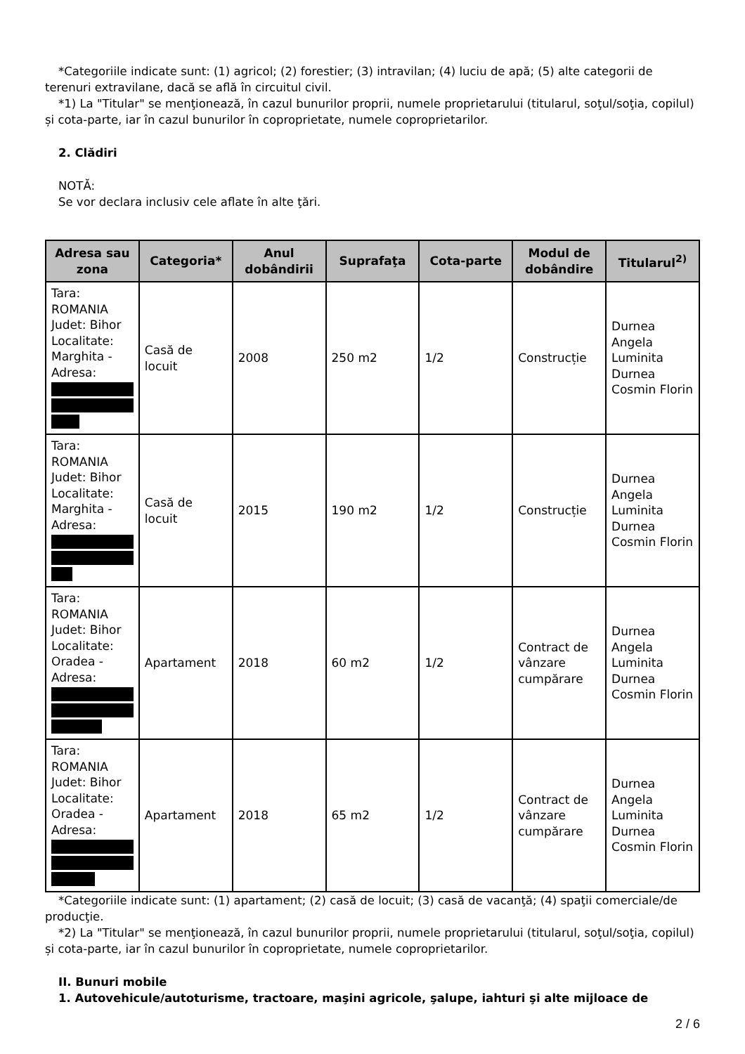*Categoriile indicate sunt: (1) agricol; (2) forestier; (3) intravilan; (4) luciu de apă; (5) alte categorii de terenuri extravilane, dacă se află în circuitul civil.
*1) La "Titular" se menţionează, în cazul bunurilor proprii, numele proprietarului (titularul, soţul/soţia, copilul) și cota-parte, iar în cazul bunurilor în coproprietate, numele coproprietarilor.
2. Clădiri
NOTĂ:
Se vor declara inclusiv cele aflate în alte ţări.
| Adresa sau zona | Categoria* | Anul dobândirii | Suprafaţa | Cota-parte | Modul de dobândire | Titularul<sup>2)</sup> |
| --- | --- | --- | --- | --- | --- | --- |
| Tara: ROMANIA Judet: Bihor Localitate: Marghita - Adresa: | Casă de locuit | 2008 | 250 m2 | 1/2 | Construcție | Durnea Angela Luminita Durnea Cosmin Florin |
| Tara: ROMANIA Judet: Bihor Localitate: Marghita - Adresa: | Casă de locuit | 2015 | 190 m2 | 1/2 | Construcție | Durnea Angela Luminita Durnea Cosmin Florin |
| Tara: ROMANIA Judet: Bihor Localitate: Oradea - Adresa: | Apartament | 2018 | 60 m2 | 1/2 | Contract de vânzare cumpărare | Durnea Angela Luminita Durnea Cosmin Florin |
| Tara: ROMANIA Judet: Bihor Localitate: Oradea - Adresa: | Apartament | 2018 | 65 m2 | 1/2 | Contract de vânzare cumpărare | Durnea Angela Luminita Durnea Cosmin Florin |
*Categoriile indicate sunt: (1) apartament; (2) casă de locuit; (3) casă de vacanţă; (4) spaţii comerciale/de producţie.
*2) La "Titular" se menţionează, în cazul bunurilor proprii, numele proprietarului (titularul, soţul/soţia, copilul) și cota-parte, iar în cazul bunurilor în coproprietate, numele coproprietarilor.
II. Bunuri mobile
1. Autovehicule/autoturisme, tractoare, maşini agricole, şalupe, iahturi şi alte mijloace de
2 / 6